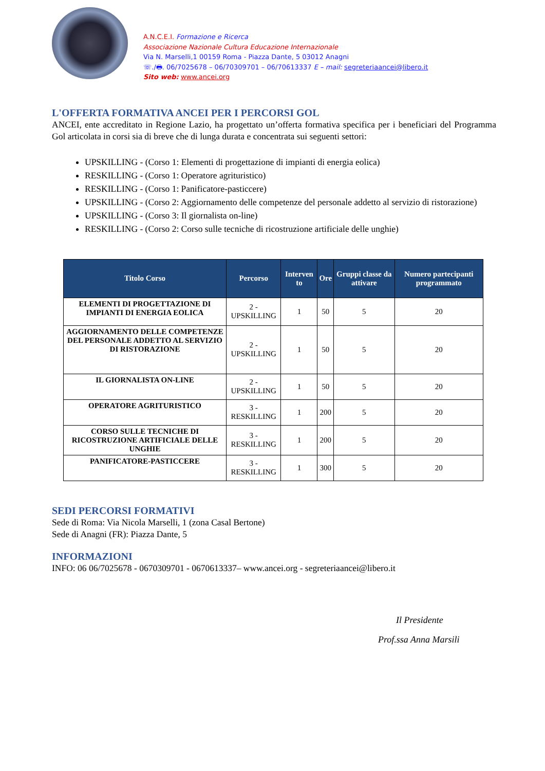A.N.C.E.I. Formazione e Ricerca
Associazione Nazionale Cultura Educazione Internazionale
Via N. Marselli,1 00159 Roma - Piazza Dante, 5 03012 Anagni
☏./🖶. 06/7025678 – 06/70309701 – 06/70613337 E – mail: segreteriaancei@libero.it
Sito web: www.ancei.org
L'OFFERTA FORMATIVA ANCEI PER I PERCORSI GOL
ANCEI, ente accreditato in Regione Lazio, ha progettato un’offerta formativa specifica per i beneficiari del Programma Gol articolata in corsi sia di breve che di lunga durata e concentrata sui seguenti settori:
UPSKILLING - (Corso 1: Elementi di progettazione di impianti di energia eolica)
RESKILLING - (Corso 1: Operatore agrituristico)
RESKILLING - (Corso 1: Panificatore-pasticcere)
UPSKILLING - (Corso 2: Aggiornamento delle competenze del personale addetto al servizio di ristorazione)
UPSKILLING - (Corso 3: Il giornalista on-line)
RESKILLING - (Corso 2: Corso sulle tecniche di ricostruzione artificiale delle unghie)
| Titolo Corso | Percorso | Interven to | Ore | Gruppi classe da attivare | Numero partecipanti programmato |
| --- | --- | --- | --- | --- | --- |
| ELEMENTI DI PROGETTAZIONE DI IMPIANTI DI ENERGIA EOLICA | 2 - UPSKILLING | 1 | 50 | 5 | 20 |
| AGGIORNAMENTO DELLE COMPETENZE DEL PERSONALE ADDETTO AL SERVIZIO DI RISTORAZIONE | 2 - UPSKILLING | 1 | 50 | 5 | 20 |
| IL GIORNALISTA ON-LINE | 2 - UPSKILLING | 1 | 50 | 5 | 20 |
| OPERATORE AGRITURISTICO | 3 - RESKILLING | 1 | 200 | 5 | 20 |
| CORSO SULLE TECNICHE DI RICOSTRUZIONE ARTIFICIALE DELLE UNGHIE | 3 - RESKILLING | 1 | 200 | 5 | 20 |
| PANIFICATORE-PASTICCERE | 3 - RESKILLING | 1 | 300 | 5 | 20 |
SEDI PERCORSI FORMATIVI
Sede di Roma: Via Nicola Marselli, 1 (zona Casal Bertone)
Sede di Anagni (FR): Piazza Dante, 5
INFORMAZIONI
INFO: 06 06/7025678 - 0670309701 - 0670613337– www.ancei.org - segreteriaancei@libero.it
Il Presidente
Prof.ssa Anna Marsili